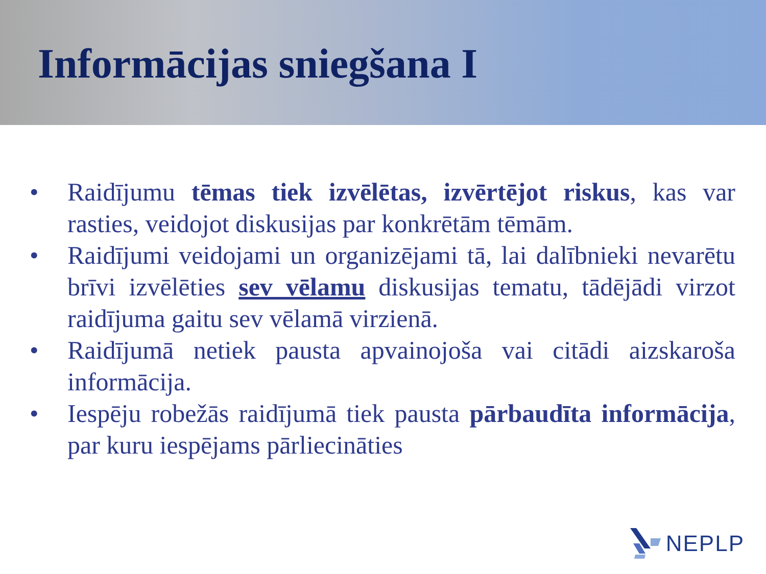Informācijas sniegšana I
• Raidījumu tēmas tiek izvēlētas, izvērtējot riskus, kas var rasties, veidojot diskusijas par konkrētām tēmām.
• Raidījumi veidojami un organizējami tā, lai dalībnieki nevarētu brīvi izvēlēties sev vēlamu diskusijas tematu, tādējādi virzot raidījuma gaitu sev vēlamā virzienā.
• Raidījumā netiek pausta apvainojoša vai citādi aizskaroša informācija.
• Iespēju robežās raidījumā tiek pausta pārbaudīta informācija, par kuru iespējams pārliecināties
NEPLP